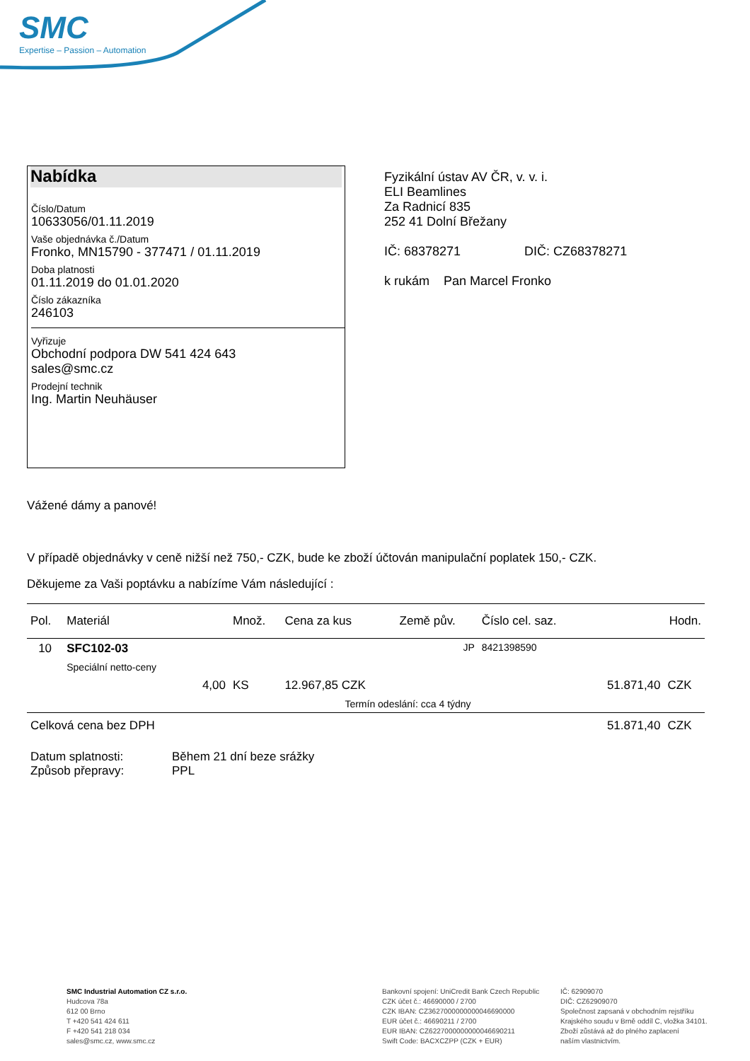SMC
Expertise – Passion – Automation
Nabídka
Číslo/Datum
10633056/01.11.2019
Vaše objednávka č./Datum
Fronko, MN15790 - 377471 / 01.11.2019
Doba platnosti
01.11.2019 do 01.01.2020
Číslo zákazníka
246103
Vyřizuje
Obchodní podpora DW 541 424 643
sales@smc.cz
Prodejní technik
Ing. Martin Neuhäuser
Fyzikální ústav AV ČR, v. v. i.
ELI Beamlines
Za Radnicí 835
252 41 Dolní Břežany
IČ: 68378271 DIČ: CZ68378271
k rukám Pan Marcel Fronko
Vážené dámy a panové!
V případě objednávky v ceně nižší než 750,- CZK, bude ke zboží účtován manipulační poplatek 150,- CZK.
Děkujeme za Vaši poptávku a nabízíme Vám následující :
| Pol. | Materiál | | Množ. | Cena za kus | Země pův. | Číslo cel. saz. | Hodn. | |
| --- | --- | --- | --- | --- | --- | --- | --- | --- |
| 10 | SFC102-03 | | | | JP | 8421398590 | | |
| | Speciální netto-ceny | | | | | | | |
| | | 4,00 | KS | 12.967,85 CZK | | | 51.871,40 | CZK |
| | | | | Termín odeslání: cca 4 týdny | | | | |
| Celková cena bez DPH | | | | | | | 51.871,40 | CZK |
Datum splatnosti: Během 21 dní beze srážky Způsob přepravy: PPL
SMC Industrial Automation CZ s.r.o.
Hudcova 78a
612 00 Brno
T +420 541 424 611
F +420 541 218 034
sales@smc.cz, www.smc.cz
Bankovní spojení: UniCredit Bank Czech Republic
CZK účet č.: 46690000 / 2700
CZK IBAN: CZ3627000000000046690000
EUR účet č.: 46690211 / 2700
EUR IBAN: CZ6227000000000046690211
Swift Code: BACXCZPP (CZK + EUR)
IČ: 62909070
DIČ: CZ62909070
Společnost zapsaná v obchodním rejstříku
Krajského soudu v Brně oddíl C, vložka 34101.
Zboží zůstává až do plného zaplacení
naším vlastnictvím.